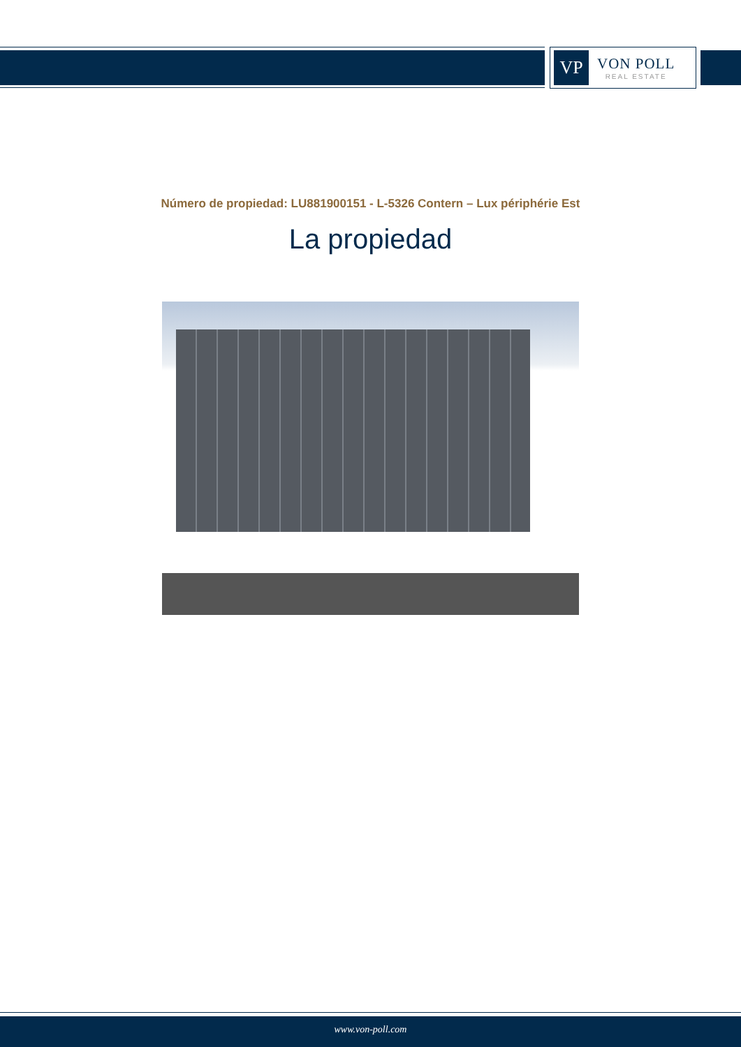VP
VON POLL
REAL ESTATE
Número de propiedad: LU881900151 - L-5326 Contern – Lux périphérie Est
La propiedad
www.von-poll.com